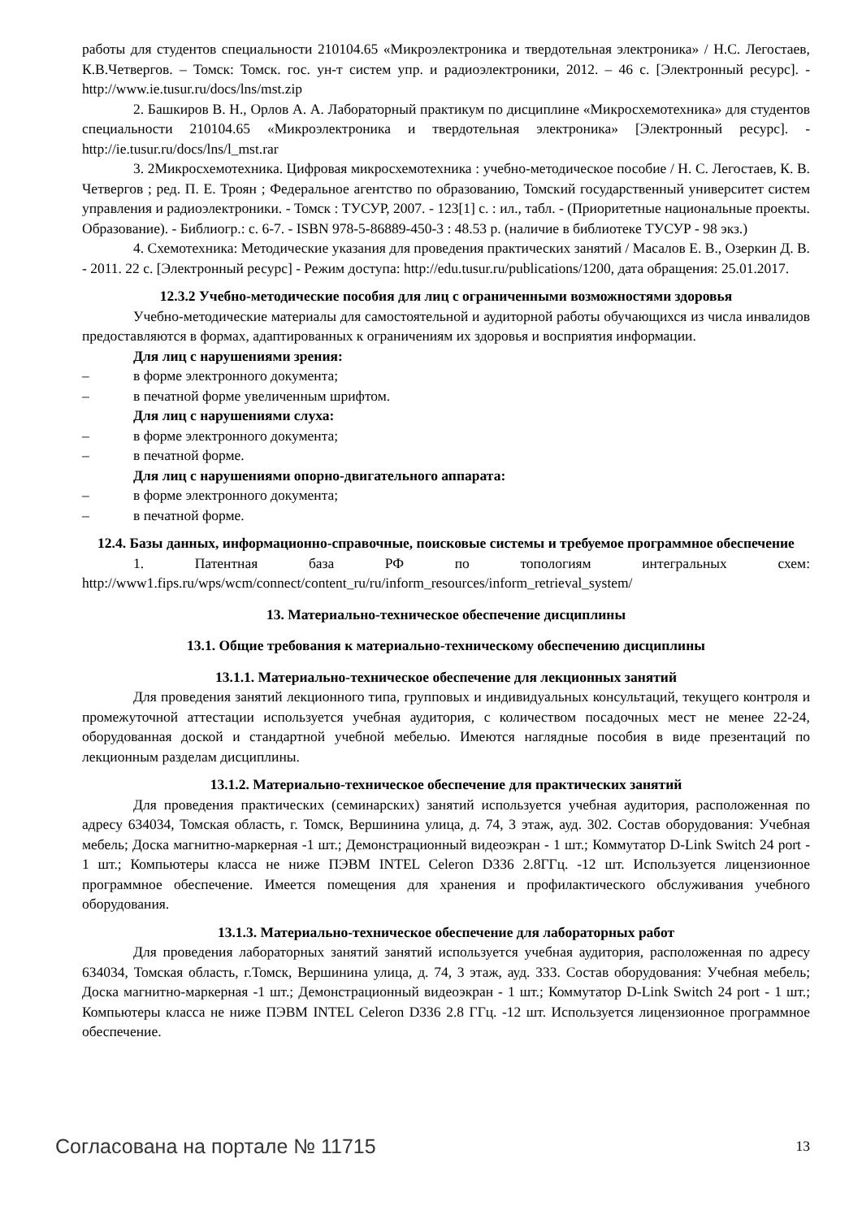работы для студентов специальности 210104.65 «Микроэлектроника и твердотельная электроника» / Н.С. Легостаев, К.В.Четвергов. – Томск: Томск. гос. ун-т систем упр. и радиоэлектроники, 2012. – 46 с. [Электронный ресурс]. - http://www.ie.tusur.ru/docs/lns/mst.zip
2. Башкиров В. Н., Орлов А. А. Лабораторный практикум по дисциплине «Микросхемотехника» для студентов специальности 210104.65 «Микроэлектроника и твердотельная электроника» [Электронный ресурс]. - http://ie.tusur.ru/docs/lns/l_mst.rar
3. 2Микросхемотехника. Цифровая микросхемотехника : учебно-методическое пособие / Н. С. Легостаев, К. В. Четвергов ; ред. П. Е. Троян ; Федеральное агентство по образованию, Томский государственный университет систем управления и радиоэлектроники. - Томск : ТУСУР, 2007. - 123[1] с. : ил., табл. - (Приоритетные национальные проекты. Образование). - Библиогр.: с. 6-7. - ISBN 978-5-86889-450-3 : 48.53 р. (наличие в библиотеке ТУСУР - 98 экз.)
4. Схемотехника: Методические указания для проведения практических занятий / Масалов Е. В., Озеркин Д. В. - 2011. 22 с. [Электронный ресурс] - Режим доступа: http://edu.tusur.ru/publications/1200, дата обращения: 25.01.2017.
12.3.2 Учебно-методические пособия для лиц с ограниченными возможностями здоровья
Учебно-методические материалы для самостоятельной и аудиторной работы обучающихся из числа инвалидов предоставляются в формах, адаптированных к ограничениям их здоровья и восприятия информации.
Для лиц с нарушениями зрения:
– в форме электронного документа;
– в печатной форме увеличенным шрифтом.
Для лиц с нарушениями слуха:
– в форме электронного документа;
– в печатной форме.
Для лиц с нарушениями опорно-двигательного аппарата:
– в форме электронного документа;
– в печатной форме.
12.4. Базы данных, информационно-справочные, поисковые системы и требуемое программное обеспечение
1. Патентная база РФ по топологиям интегральных схем:
http://www1.fips.ru/wps/wcm/connect/content_ru/ru/inform_resources/inform_retrieval_system/
13. Материально-техническое обеспечение дисциплины
13.1. Общие требования к материально-техническому обеспечению дисциплины
13.1.1. Материально-техническое обеспечение для лекционных занятий
Для проведения занятий лекционного типа, групповых и индивидуальных консультаций, текущего контроля и промежуточной аттестации используется учебная аудитория, с количеством посадочных мест не менее 22-24, оборудованная доской и стандартной учебной мебелью. Имеются наглядные пособия в виде презентаций по лекционным разделам дисциплины.
13.1.2. Материально-техническое обеспечение для практических занятий
Для проведения практических (семинарских) занятий используется учебная аудитория, расположенная по адресу 634034, Томская область, г. Томск, Вершинина улица, д. 74, 3 этаж, ауд. 302. Состав оборудования: Учебная мебель; Доска магнитно-маркерная -1 шт.; Демонстрационный видеоэкран - 1 шт.; Коммутатор D-Link Switch 24 port - 1 шт.; Компьютеры класса не ниже ПЭВМ INTEL Celeron D336 2.8ГГц. -12 шт. Используется лицензионное программное обеспечение. Имеется помещения для хранения и профилактического обслуживания учебного оборудования.
13.1.3. Материально-техническое обеспечение для лабораторных работ
Для проведения лабораторных занятий занятий используется учебная аудитория, расположенная по адресу 634034, Томская область, г.Томск, Вершинина улица, д. 74, 3 этаж, ауд. 333. Состав оборудования: Учебная мебель; Доска магнитно-маркерная -1 шт.; Демонстрационный видеоэкран - 1 шт.; Коммутатор D-Link Switch 24 port - 1 шт.; Компьютеры класса не ниже ПЭВМ INTEL Celeron D336 2.8 ГГц. -12 шт. Используется лицензионное программное обеспечение.
Согласована на портале № 11715 13